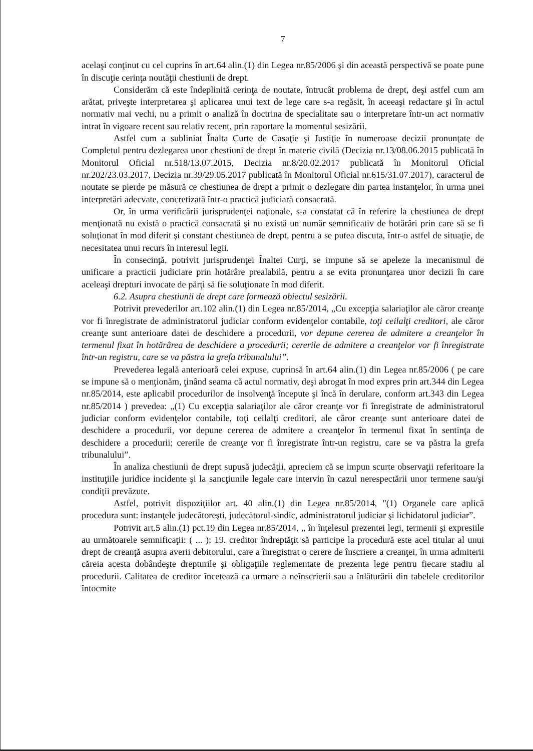7
acelaşi conţinut cu cel cuprins în art.64 alin.(1) din Legea nr.85/2006 şi din această perspectivă se poate pune în discuţie cerinţa noutăţii chestiunii de drept.
Considerăm că este îndeplinită cerinţa de noutate, întrucât problema de drept, deşi astfel cum am arătat, priveşte interpretarea şi aplicarea unui text de lege care s-a regăsit, în aceeaşi redactare şi în actul normativ mai vechi, nu a primit o analiză în doctrina de specialitate sau o interpretare într-un act normativ intrat în vigoare recent sau relativ recent, prin raportare la momentul sesizării.
Astfel cum a subliniat Înalta Curte de Casaţie şi Justiţie în numeroase decizii pronunţate de Completul pentru dezlegarea unor chestiuni de drept în materie civilă (Decizia nr.13/08.06.2015 publicată în Monitorul Oficial nr.518/13.07.2015, Decizia nr.8/20.02.2017 publicată în Monitorul Oficial nr.202/23.03.2017, Decizia nr.39/29.05.2017 publicată în Monitorul Oficial nr.615/31.07.2017), caracterul de noutate se pierde pe măsură ce chestiunea de drept a primit o dezlegare din partea instanţelor, în urma unei interpretări adecvate, concretizată într-o practică judiciară consacrată.
Or, în urma verificării jurisprudenţei naţionale, s-a constatat că în referire la chestiunea de drept menţionată nu există o practică consacrată şi nu există un număr semnificativ de hotărâri prin care să se fi soluţionat în mod diferit şi constant chestiunea de drept, pentru a se putea discuta, într-o astfel de situaţie, de necesitatea unui recurs în interesul legii.
În consecinţă, potrivit jurisprudenţei Înaltei Curţi, se impune să se apeleze la mecanismul de unificare a practicii judiciare prin hotărâre prealabilă, pentru a se evita pronunţarea unor decizii în care aceleaşi drepturi invocate de părţi să fie soluţionate în mod diferit.
6.2. Asupra chestiunii de drept care formează obiectul sesizării.
Potrivit prevederilor art.102 alin.(1) din Legea nr.85/2014, „Cu excepţia salariaţilor ale căror creanţe vor fi înregistrate de administratorul judiciar conform evidenţelor contabile, toţi ceilalţi creditori, ale căror creanţe sunt anterioare datei de deschidere a procedurii, vor depune cererea de admitere a creanţelor în termenul fixat în hotărârea de deschidere a procedurii; cererile de admitere a creanţelor vor fi înregistrate într-un registru, care se va păstra la grefa tribunalului”.
Prevederea legală anterioară celei expuse, cuprinsă în art.64 alin.(1) din Legea nr.85/2006 ( pe care se impune să o menţionăm, ţinând seama că actul normativ, deşi abrogat în mod expres prin art.344 din Legea nr.85/2014, este aplicabil procedurilor de insolvenţă începute şi încă în derulare, conform art.343 din Legea nr.85/2014 ) prevedea: „(1) Cu excepţia salariaţilor ale căror creanţe vor fi înregistrate de administratorul judiciar conform evidenţelor contabile, toţi ceilalţi creditori, ale căror creanţe sunt anterioare datei de deschidere a procedurii, vor depune cererea de admitere a creanţelor în termenul fixat în sentinţa de deschidere a procedurii; cererile de creanţe vor fi înregistrate într-un registru, care se va păstra la grefa tribunalului”.
În analiza chestiunii de drept supusă judecăţii, apreciem că se impun scurte observaţii referitoare la instituţiile juridice incidente şi la sancţiunile legale care intervin în cazul nerespectării unor termene sau/şi condiţii prevăzute.
Astfel, potrivit dispoziţiilor art. 40 alin.(1) din Legea nr.85/2014, "(1) Organele care aplică procedura sunt: instanţele judecătoreşti, judecătorul-sindic, administratorul judiciar şi lichidatorul judiciar”.
Potrivit art.5 alin.(1) pct.19 din Legea nr.85/2014, „ în înţelesul prezentei legi, termenii şi expresiile au următoarele semnificaţii: ( ... ); 19. creditor îndreptăţit să participe la procedură este acel titular al unui drept de creanţă asupra averii debitorului, care a înregistrat o cerere de înscriere a creanţei, în urma admiterii căreia acesta dobândeşte drepturile şi obligaţiile reglementate de prezenta lege pentru fiecare stadiu al procedurii. Calitatea de creditor încetează ca urmare a neînscrierii sau a înlăturării din tabelele creditorilor întocmite